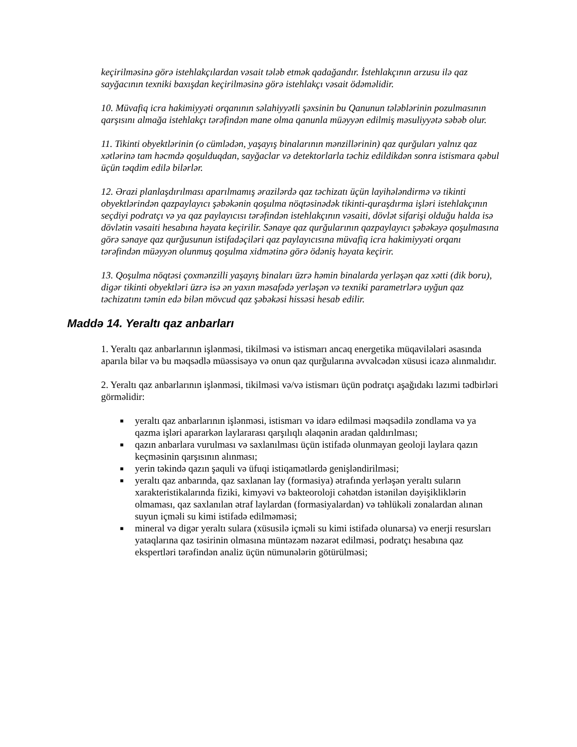keçirilməsinə görə istehlakçılardan vəsait tələb etmək qadağandır. İstehlakçının arzusu ilə qaz sayğacının texniki baxışdan keçirilməsinə görə istehlakçı vəsait ödəməlidir.
10. Müvafiq icra hakimiyyəti orqanının səlahiyyətli şəxsinin bu Qanunun tələblərinin pozulmasının qarşısını almağa istehlakçı tərəfindən mane olma qanunla müəyyən edilmiş məsuliyyətə səbəb olur.
11. Tikinti obyektlərinin (o cümlədən, yaşayış binalarının mənzillərinin) qaz qurğuları yalnız qaz xətlərinə tam həcmdə qoşulduqdan, sayğaclar və detektorlarla təchiz edildikdən sonra istismara qəbul üçün təqdim edilə bilərlər.
12. Ərazi planlaşdırılması aparılmamış ərazilərdə qaz təchizatı üçün layihələndirmə və tikinti obyektlərindən qazpaylayıcı şəbəkənin qoşulma nöqtəsinədək tikinti-quraşdırma işləri istehlakçının seçdiyi podratçı və ya qaz paylayıcısı tərəfindən istehlakçının vəsaiti, dövlət sifarişi olduğu halda isə dövlətin vəsaiti hesabına həyata keçirilir. Sənaye qaz qurğularının qazpaylayıcı şəbəkəyə qoşulmasına görə sənaye qaz qurğusunun istifadəçiləri qaz paylayıcısına müvafiq icra hakimiyyəti orqanı tərəfindən müəyyən olunmuş qoşulma xidmətinə görə ödəniş həyata keçirir.
13. Qoşulma nöqtəsi çoxmənzilli yaşayış binaları üzrə həmin binalarda yerləşən qaz xətti (dik boru), digər tikinti obyektləri üzrə isə ən yaxın məsafədə yerləşən və texniki parametrlərə uyğun qaz təchizatını təmin edə bilən mövcud qaz şəbəkəsi hissəsi hesab edilir.
Maddə 14. Yeraltı qaz anbarları
1. Yeraltı qaz anbarlarının işlənməsi, tikilməsi və istismarı ancaq energetika müqavilələri əsasında aparıla bilər və bu məqsədlə müəssisəyə və onun qaz qurğularına əvvəlcədən xüsusi icazə alınmalıdır.
2. Yeraltı qaz anbarlarının işlənməsi, tikilməsi və/və istismarı üçün podratçı aşağıdakı lazımi tədbirləri görməlidir:
■ yeraltı qaz anbarlarının işlənməsi, istismarı və idarə edilməsi məqsədilə zondlama və ya qazma işləri apararkən laylararası qarşılıqlı əlaqənin aradan qaldırılması;
■ qazın anbarlara vurulması və saxlanılması üçün istifadə olunmayan geoloji laylara qazın keçməsinin qarşısının alınması;
■ yerin təkində qazın şaquli və üfuqi istiqamətlərdə genişləndirilməsi;
■ yeraltı qaz anbarında, qaz saxlanan lay (formasiya) ətrafında yerləşən yeraltı suların xarakteristikalarında fiziki, kimyəvi və bakteoroloji cəhətdən istənilən dəyişikliklərin olmaması, qaz saxlanılan ətraf laylardan (formasiyalardan) və təhlükəli zonalardan alınan suyun içməli su kimi istifadə edilməməsi;
■ mineral və digər yeraltı sulara (xüsusilə içməli su kimi istifadə olunarsa) və enerji resursları yataqlarına qaz təsirinin olmasına müntəzəm nəzarət edilməsi, podratçı hesabına qaz ekspertləri tərəfindən analiz üçün nümunələrin götürülməsi;